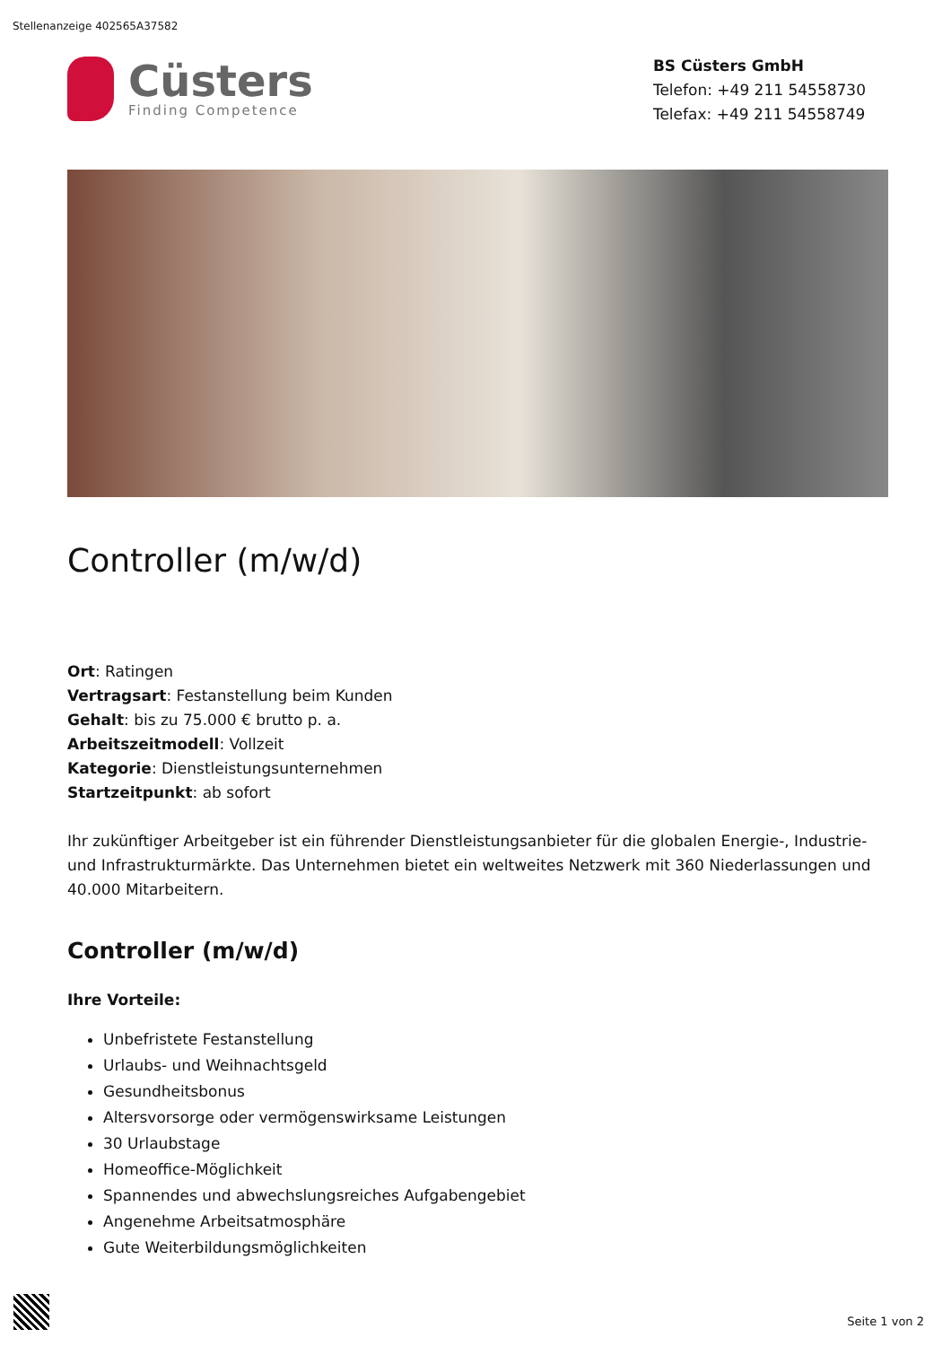Stellenanzeige 402565A37582
Cüsters
Finding Competence
BS Cüsters GmbH
Telefon: +49 211 54558730
Telefax: +49 211 54558749
Controller (m/w/d)
Ort: Ratingen
Vertragsart: Festanstellung beim Kunden
Gehalt: bis zu 75.000 € brutto p. a.
Arbeitszeitmodell: Vollzeit
Kategorie: Dienstleistungsunternehmen
Startzeitpunkt: ab sofort
Ihr zukünftiger Arbeitgeber ist ein führender Dienstleistungsanbieter für die globalen Energie-, Industrie- und Infrastrukturmärkte. Das Unternehmen bietet ein weltweites Netzwerk mit 360 Niederlassungen und 40.000 Mitarbeitern.
Controller (m/w/d)
Ihre Vorteile:
Unbefristete Festanstellung
Urlaubs- und Weihnachtsgeld
Gesundheitsbonus
Altersvorsorge oder vermögenswirksame Leistungen
30 Urlaubstage
Homeoffice-Möglichkeit
Spannendes und abwechslungsreiches Aufgabengebiet
Angenehme Arbeitsatmosphäre
Gute Weiterbildungsmöglichkeiten
Seite 1 von 2